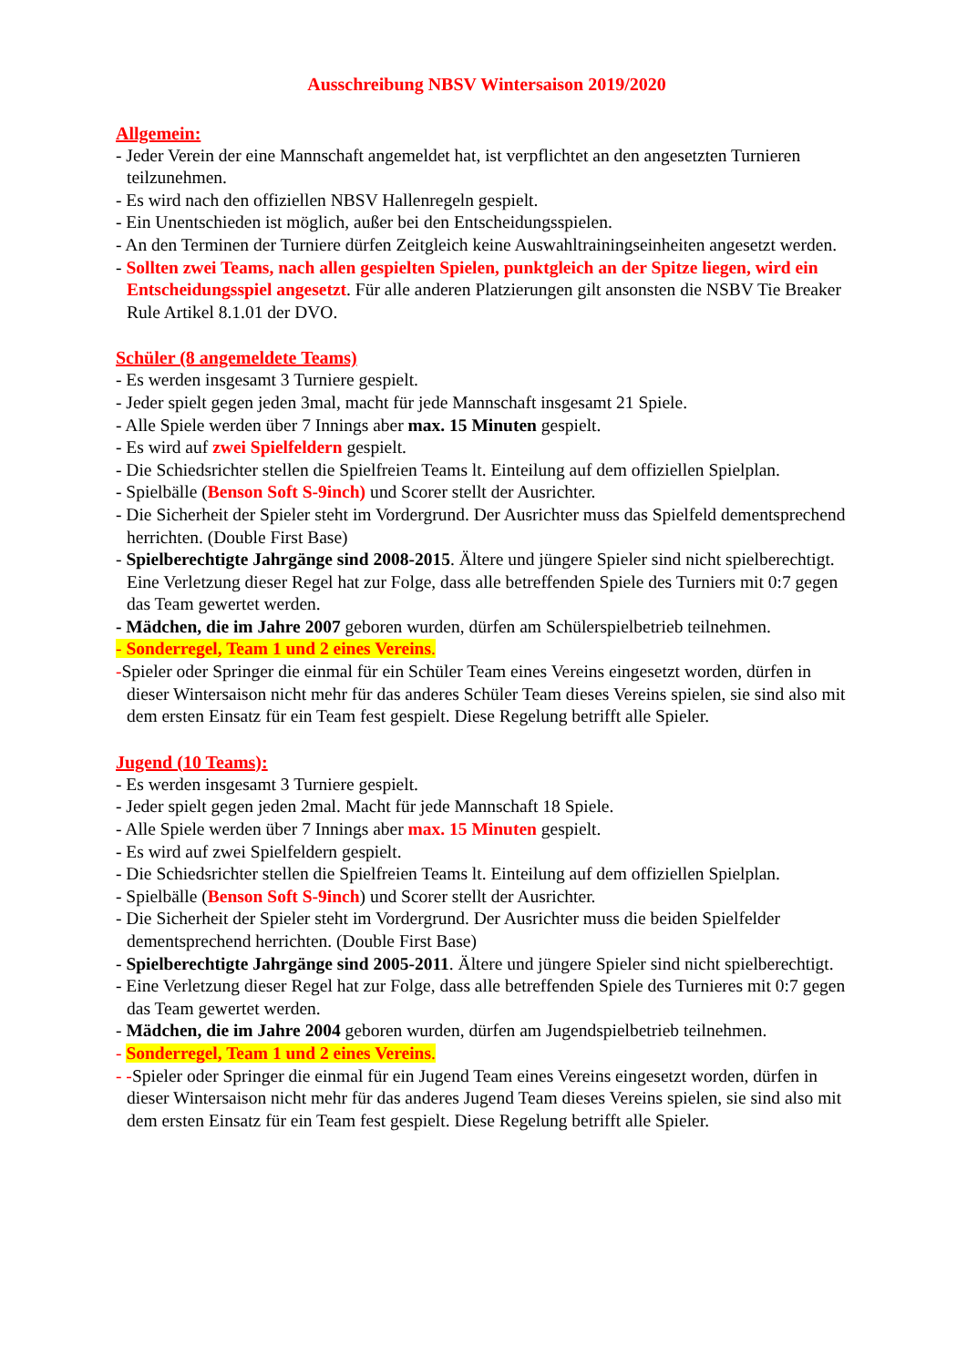Ausschreibung NBSV Wintersaison 2019/2020
Allgemein:
- Jeder Verein der eine Mannschaft angemeldet hat, ist verpflichtet an den angesetzten Turnieren teilzunehmen.
- Es wird nach den offiziellen NBSV Hallenregeln gespielt.
- Ein Unentschieden ist möglich, außer bei den Entscheidungsspielen.
- An den Terminen der Turniere dürfen Zeitgleich keine Auswahltrainingseinheiten angesetzt werden.
- Sollten zwei Teams, nach allen gespielten Spielen, punktgleich an der Spitze liegen, wird ein Entscheidungsspiel angesetzt. Für alle anderen Platzierungen gilt ansonsten die NSBV Tie Breaker Rule Artikel 8.1.01 der DVO.
Schüler (8 angemeldete Teams)
- Es werden insgesamt 3 Turniere gespielt.
- Jeder spielt gegen jeden 3mal, macht für jede Mannschaft insgesamt 21 Spiele.
- Alle Spiele werden über 7 Innings aber max. 15 Minuten gespielt.
- Es wird auf zwei Spielfeldern gespielt.
- Die Schiedsrichter stellen die Spielfreien Teams lt. Einteilung auf dem offiziellen Spielplan.
- Spielbälle (Benson Soft S-9inch) und Scorer stellt der Ausrichter.
- Die Sicherheit der Spieler steht im Vordergrund. Der Ausrichter muss das Spielfeld dementsprechend herrichten. (Double First Base)
- Spielberechtigte Jahrgänge sind 2008-2015. Ältere und jüngere Spieler sind nicht spielberechtigt. Eine Verletzung dieser Regel hat zur Folge, dass alle betreffenden Spiele des Turniers mit 0:7 gegen das Team gewertet werden.
- Mädchen, die im Jahre 2007 geboren wurden, dürfen am Schülerspielbetrieb teilnehmen.
- Sonderregel, Team 1 und 2 eines Vereins.
-Spieler oder Springer die einmal für ein Schüler Team eines Vereins eingesetzt worden, dürfen in dieser Wintersaison nicht mehr für das anderes Schüler Team dieses Vereins spielen, sie sind also mit dem ersten Einsatz für ein Team fest gespielt. Diese Regelung betrifft alle Spieler.
Jugend (10 Teams):
- Es werden insgesamt 3 Turniere gespielt.
- Jeder spielt gegen jeden 2mal. Macht für jede Mannschaft 18 Spiele.
- Alle Spiele werden über 7 Innings aber max. 15 Minuten gespielt.
- Es wird auf zwei Spielfeldern gespielt.
- Die Schiedsrichter stellen die Spielfreien Teams lt. Einteilung auf dem offiziellen Spielplan.
- Spielbälle (Benson Soft S-9inch) und Scorer stellt der Ausrichter.
- Die Sicherheit der Spieler steht im Vordergrund. Der Ausrichter muss die beiden Spielfelder dementsprechend herrichten. (Double First Base)
- Spielberechtigte Jahrgänge sind 2005-2011. Ältere und jüngere Spieler sind nicht spielberechtigt.
- Eine Verletzung dieser Regel hat zur Folge, dass alle betreffenden Spiele des Turnieres mit 0:7 gegen das Team gewertet werden.
- Mädchen, die im Jahre 2004 geboren wurden, dürfen am Jugendspielbetrieb teilnehmen.
- Sonderregel, Team 1 und 2 eines Vereins.
- -Spieler oder Springer die einmal für ein Jugend Team eines Vereins eingesetzt worden, dürfen in dieser Wintersaison nicht mehr für das anderes Jugend Team dieses Vereins spielen, sie sind also mit dem ersten Einsatz für ein Team fest gespielt. Diese Regelung betrifft alle Spieler.